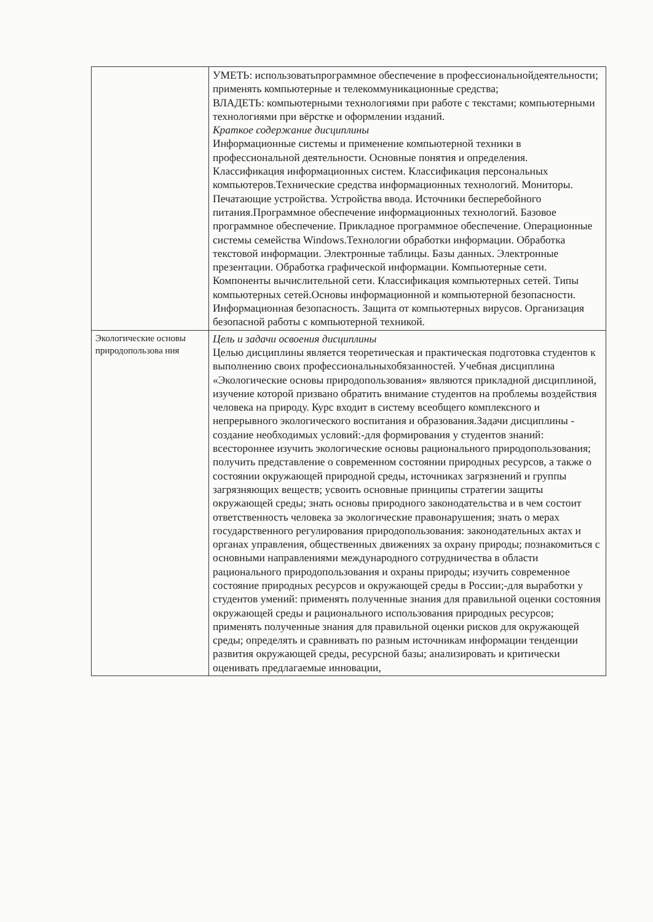| | УМЕТЬ: использоватьпрограммное обеспечение в профессиональнойдеятельности; применять компьютерные и телекоммуникационные средства; ВЛАДЕТЬ: компьютерными технологиями при работе с текстами; компьютерными технологиями при вёрстке и оформлении изданий. Краткое содержание дисциплины Информационные системы и применение компьютерной техники в профессиональной деятельности. Основные понятия и определения. Классификация информационных систем. Классификация персональных компьютеров.Технические средства информационных технологий. Мониторы. Печатающие устройства. Устройства ввода. Источники бесперебойного питания.Программное обеспечение информационных технологий. Базовое программное обеспечение. Прикладное программное обеспечение. Операционные системы семейства Windows.Технологии обработки информации. Обработка текстовой информации. Электронные таблицы. Базы данных. Электронные презентации. Обработка графической информации. Компьютерные сети. Компоненты вычислительной сети. Классификация компьютерных сетей. Типы компьютерных сетей.Основы информационной и компьютерной безопасности. Информационная безопасность. Защита от компьютерных вирусов. Организация безопасной работы с компьютерной техникой. |
| Экологические основы природопользова ния | Цель и задачи освоения дисциплины Целью дисциплины является теоретическая и практическая подготовка студентов к выполнению своих профессиональныхобязанностей. Учебная дисциплина «Экологические основы природопользования» являются прикладной дисциплиной, изучение которой призвано обратить внимание студентов на проблемы воздействия человека на природу. Курс входит в систему всеобщего комплексного и непрерывного экологического воспитания и образования.Задачи дисциплины - создание необходимых условий:-для формирования у студентов знаний: всестороннее изучить экологические основы рационального природопользования; получить представление о современном состоянии природных ресурсов, а также о состоянии окружающей природной среды, источниках загрязнений и группы загрязняющих веществ; усвоить основные принципы стратегии защиты окружающей среды; знать основы природного законодательства и в чем состоит ответственность человека за экологические правонарушения; знать о мерах государственного регулирования природопользования: законодательных актах и органах управления, общественных движениях за охрану природы; познакомиться с основными направлениями международного сотрудничества в области рационального природопользования и охраны природы; изучить современное состояние природных ресурсов и окружающей среды в России;-для выработки у студентов умений: применять полученные знания для правильной оценки состояния окружающей среды и рационального использования природных ресурсов; применять полученные знания для правильной оценки рисков для окружающей среды; определять и сравнивать по разным источникам информации тенденции развития окружающей среды, ресурсной базы; анализировать и критически оценивать предлагаемые инновации, |